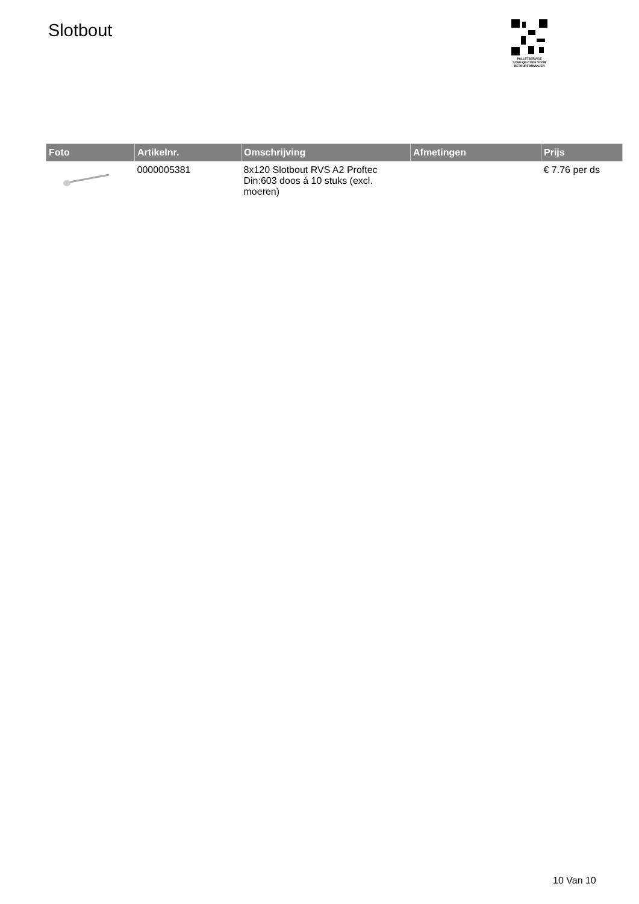Slotbout
PALLETSERVICE
SCAN QR-CODE VOOR RETOURFORMULIER
| Foto | Artikelnr. | Omschrijving | Afmetingen | Prijs |
| --- | --- | --- | --- | --- |
| | 0000005381 | 8x120 Slotbout RVS A2 Proftec Din:603 doos á 10 stuks (excl. moeren) | | € 7.76 per ds |
10 Van 10